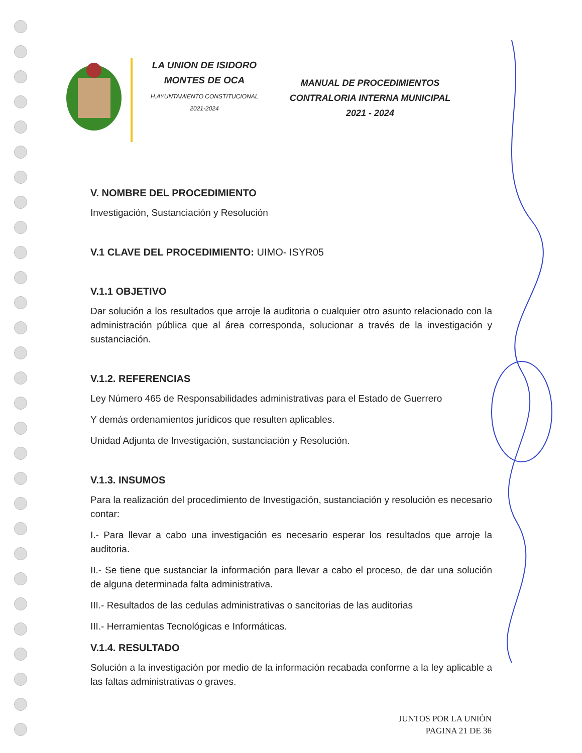LA UNION DE ISIDORO MONTES DE OCA
H.AYUNTAMIENTO CONSTITUCIONAL
2021-2024
MANUAL DE PROCEDIMIENTOS CONTRALORIA INTERNA MUNICIPAL 2021 - 2024
V. NOMBRE DEL PROCEDIMIENTO
Investigación, Sustanciación y Resolución
V.1 CLAVE DEL PROCEDIMIENTO: UIMO- ISYR05
V.1.1 OBJETIVO
Dar solución a los resultados que arroje la auditoria o cualquier otro asunto relacionado con la administración pública que al área corresponda, solucionar a través de la investigación y sustanciación.
V.1.2. REFERENCIAS
Ley Número 465 de Responsabilidades administrativas para el Estado de Guerrero
Y demás ordenamientos jurídicos que resulten aplicables.
Unidad Adjunta de Investigación, sustanciación y Resolución.
V.1.3. INSUMOS
Para la realización del procedimiento de Investigación, sustanciación y resolución es necesario contar:
I.- Para llevar a cabo una investigación es necesario esperar los resultados que arroje la auditoria.
II.- Se tiene que sustanciar la información para llevar a cabo el proceso, de dar una solución de alguna determinada falta administrativa.
III.- Resultados de las cedulas administrativas o sancitorias de las auditorias
III.- Herramientas Tecnológicas e Informáticas.
V.1.4. RESULTADO
Solución a la investigación por medio de la información recabada conforme a la ley aplicable a las faltas administrativas o graves.
JUNTOS POR LA UNIÒN
PAGINA 21 DE 36